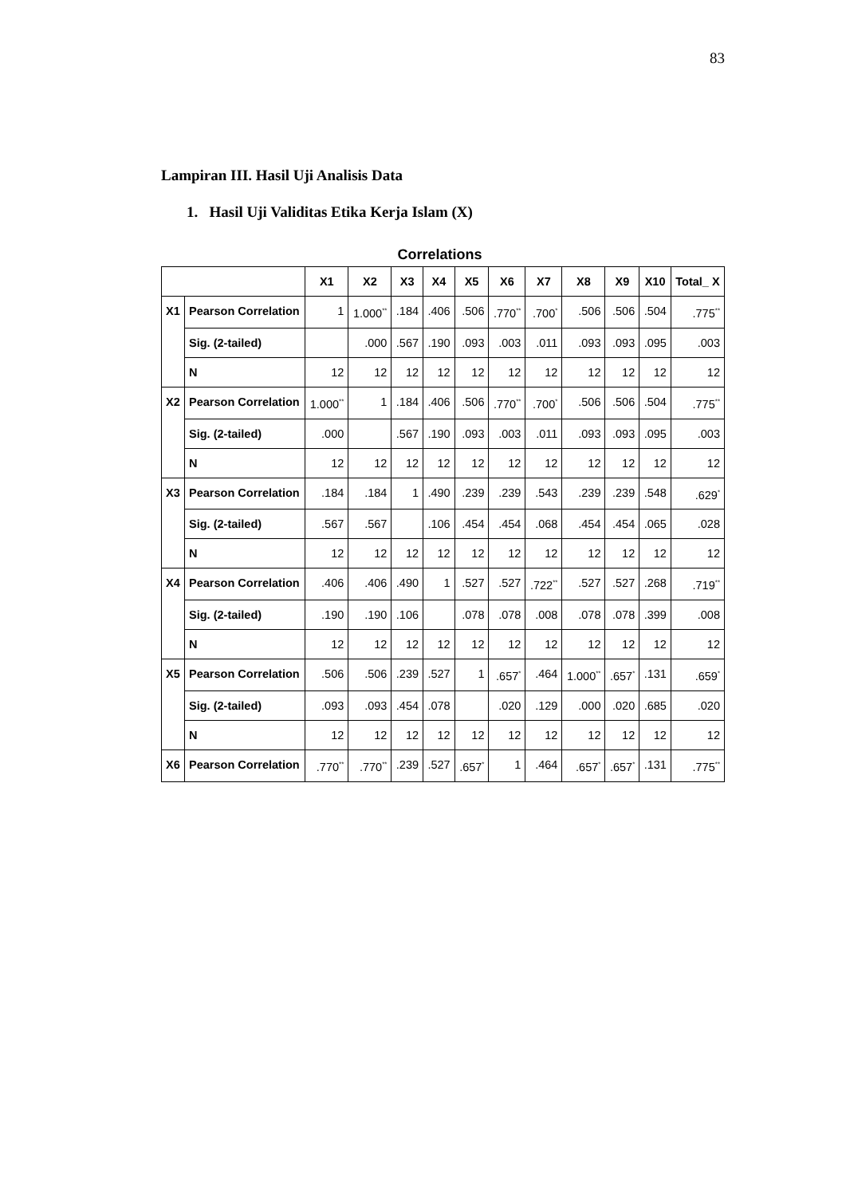83
Lampiran III. Hasil Uji Analisis Data
1. Hasil Uji Validitas Etika Kerja Islam (X)
Correlations
| | | X1 | X2 | X3 | X4 | X5 | X6 | X7 | X8 | X9 | X10 | Total_ X |
| --- | --- | --- | --- | --- | --- | --- | --- | --- | --- | --- | --- | --- |
| X1 | Pearson Correlation | 1 | 1.000<sup>**</sup> | .184 | .406 | .506 | .770<sup>**</sup> | .700<sup>*</sup> | .506 | .506 | .504 | .775<sup>**</sup> |
| | Sig. (2-tailed) | | .000 | .567 | .190 | .093 | .003 | .011 | .093 | .093 | .095 | .003 |
| | N | 12 | 12 | 12 | 12 | 12 | 12 | 12 | 12 | 12 | 12 | 12 |
| X2 | Pearson Correlation | 1.000<sup>**</sup> | 1 | .184 | .406 | .506 | .770<sup>**</sup> | .700<sup>*</sup> | .506 | .506 | .504 | .775<sup>**</sup> |
| | Sig. (2-tailed) | .000 | | .567 | .190 | .093 | .003 | .011 | .093 | .093 | .095 | .003 |
| | N | 12 | 12 | 12 | 12 | 12 | 12 | 12 | 12 | 12 | 12 | 12 |
| X3 | Pearson Correlation | .184 | .184 | 1 | .490 | .239 | .239 | .543 | .239 | .239 | .548 | .629<sup>*</sup> |
| | Sig. (2-tailed) | .567 | .567 | | .106 | .454 | .454 | .068 | .454 | .454 | .065 | .028 |
| | N | 12 | 12 | 12 | 12 | 12 | 12 | 12 | 12 | 12 | 12 | 12 |
| X4 | Pearson Correlation | .406 | .406 | .490 | 1 | .527 | .527 | .722<sup>**</sup> | .527 | .527 | .268 | .719<sup>**</sup> |
| | Sig. (2-tailed) | .190 | .190 | .106 | | .078 | .078 | .008 | .078 | .078 | .399 | .008 |
| | N | 12 | 12 | 12 | 12 | 12 | 12 | 12 | 12 | 12 | 12 | 12 |
| X5 | Pearson Correlation | .506 | .506 | .239 | .527 | 1 | .657<sup>*</sup> | .464 | 1.000<sup>**</sup> | .657<sup>*</sup> | .131 | .659<sup>*</sup> |
| | Sig. (2-tailed) | .093 | .093 | .454 | .078 | | .020 | .129 | .000 | .020 | .685 | .020 |
| | N | 12 | 12 | 12 | 12 | 12 | 12 | 12 | 12 | 12 | 12 | 12 |
| X6 | Pearson Correlation | .770<sup>**</sup> | .770<sup>**</sup> | .239 | .527 | .657<sup>*</sup> | 1 | .464 | .657<sup>*</sup> | .657<sup>*</sup> | .131 | .775<sup>**</sup> |